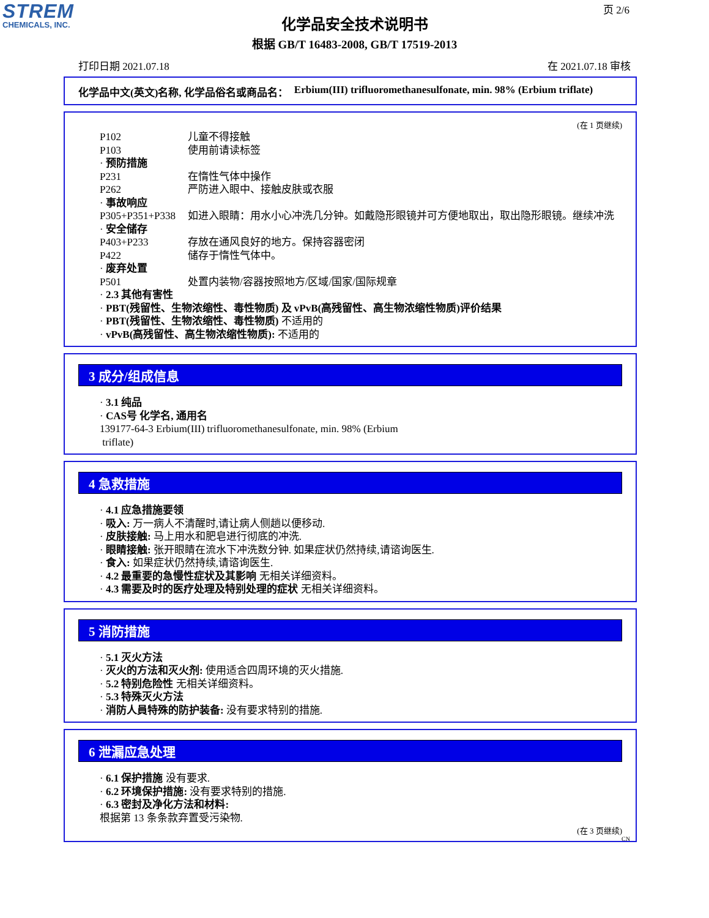STREM
CHEMICALS, INC.
页 2/6
化学品安全技术说明书
根据 GB/T 16483-2008, GB/T 17519-2013
打印日期 2021.07.18 在 2021.07.18 审核
化学品中文(英文)名称, 化学品俗名或商品名： Erbium(III) trifluoromethanesulfonate, min. 98% (Erbium triflate)
(在 1 页继续)
P102 儿童不得接触
P103 使用前请读标签
· 预防措施
P231 在惰性气体中操作
P262 严防进入眼中、接触皮肤或衣服
· 事故响应
P305+P351+P338 如进入眼睛：用水小心冲洗几分钟。如戴隐形眼镜并可方便地取出，取出隐形眼镜。继续冲洗
· 安全储存
P403+P233 存放在通风良好的地方。保持容器密闭
P422 储存于惰性气体中。
· 废弃处置
P501 处置内装物/容器按照地方/区域/国家/国际规章
· 2.3 其他有害性
· PBT(残留性、生物浓缩性、毒性物质) 及 vPvB(高残留性、高生物浓缩性物质)评价结果
· PBT(残留性、生物浓缩性、毒性物质) 不适用的
· vPvB(高残留性、高生物浓缩性物质): 不适用的
3 成分/组成信息
· 3.1 纯品
· CAS号 化学名, 通用名
139177-64-3 Erbium(III) trifluoromethanesulfonate, min. 98% (Erbium
triflate)
4 急救措施
· 4.1 应急措施要领
· 吸入: 万一病人不清醒时,请让病人侧趟以便移动.
· 皮肤接触: 马上用水和肥皂进行彻底的冲洗.
· 眼睛接触: 张开眼睛在流水下冲洗数分钟. 如果症状仍然持续,请谘询医生.
· 食入: 如果症状仍然持续,请谘询医生.
· 4.2 最重要的急慢性症状及其影响 无相关详细资料。
· 4.3 需要及时的医疗处理及特别处理的症状 无相关详细资料。
5 消防措施
· 5.1 灭火方法
· 灭火的方法和灭火剂: 使用适合四周环境的灭火措施.
· 5.2 特别危险性 无相关详细资料。
· 5.3 特殊灭火方法
· 消防人員特殊的防护装备: 没有要求特别的措施.
6 泄漏应急处理
· 6.1 保护措施 没有要求.
· 6.2 环境保护措施: 没有要求特别的措施.
· 6.3 密封及净化方法和材料:
根据第 13 条条款弃置受污染物.
(在 3 页继续)
CN